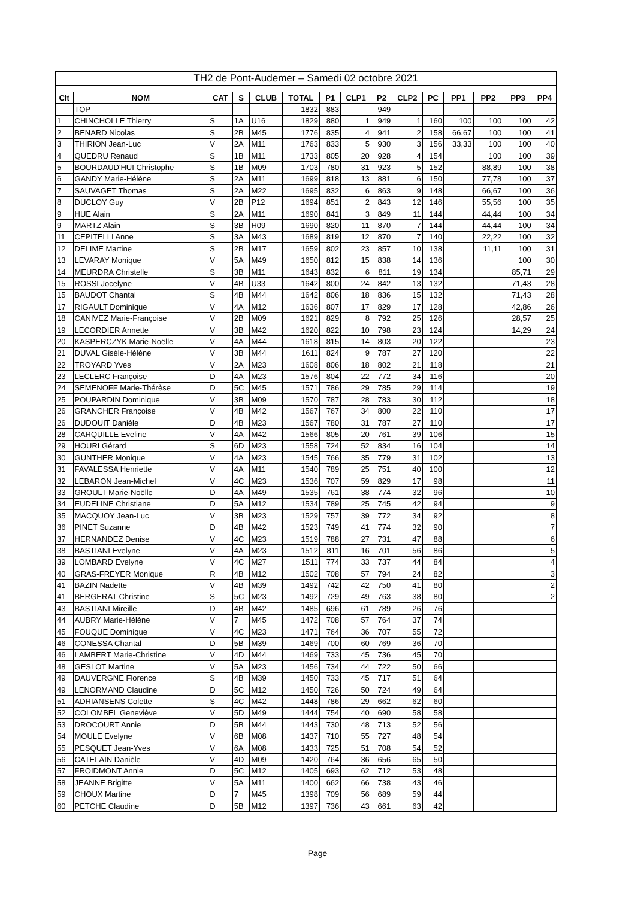| TH2 de Pont-Audemer – Samedi 02 octobre 2021 | | | | | | | | | | | | | | |
| Clt | NOM | CAT | S | CLUB | TOTAL | P1 | CLP1 | P2 | CLP2 | PC | PP1 | PP2 | PP3 | PP4 |
| | TOP | | | | 1832 | 883 | | 949 | | | | | | |
| 1 | CHINCHOLLE Thierry | S | 1A | U16 | 1829 | 880 | 1 | 949 | 1 | 160 | 100 | 100 | 100 | 42 |
| 2 | BENARD Nicolas | S | 2B | M45 | 1776 | 835 | 4 | 941 | 2 | 158 | 66,67 | 100 | 100 | 41 |
| 3 | THIRION Jean-Luc | V | 2A | M11 | 1763 | 833 | 5 | 930 | 3 | 156 | 33,33 | 100 | 100 | 40 |
| 4 | QUEDRU Renaud | S | 1B | M11 | 1733 | 805 | 20 | 928 | 4 | 154 | | 100 | 100 | 39 |
| 5 | BOURDAUD'HUI Christophe | S | 1B | M09 | 1703 | 780 | 31 | 923 | 5 | 152 | | 88,89 | 100 | 38 |
| 6 | GANDY Marie-Hélène | S | 2A | M11 | 1699 | 818 | 13 | 881 | 6 | 150 | | 77,78 | 100 | 37 |
| 7 | SAUVAGET Thomas | S | 2A | M22 | 1695 | 832 | 6 | 863 | 9 | 148 | | 66,67 | 100 | 36 |
| 8 | DUCLOY Guy | V | 2B | P12 | 1694 | 851 | 2 | 843 | 12 | 146 | | 55,56 | 100 | 35 |
| 9 | HUE Alain | S | 2A | M11 | 1690 | 841 | 3 | 849 | 11 | 144 | | 44,44 | 100 | 34 |
| 9 | MARTZ Alain | S | 3B | H09 | 1690 | 820 | 11 | 870 | 7 | 144 | | 44,44 | 100 | 34 |
| 11 | CEPITELLI Anne | S | 3A | M43 | 1689 | 819 | 12 | 870 | 7 | 140 | | 22,22 | 100 | 32 |
| 12 | DELIME Martine | S | 2B | M17 | 1659 | 802 | 23 | 857 | 10 | 138 | | 11,11 | 100 | 31 |
| 13 | LEVARAY Monique | V | 5A | M49 | 1650 | 812 | 15 | 838 | 14 | 136 | | | 100 | 30 |
| 14 | MEURDRA Christelle | S | 3B | M11 | 1643 | 832 | 6 | 811 | 19 | 134 | | | 85,71 | 29 |
| 15 | ROSSI Jocelyne | V | 4B | U33 | 1642 | 800 | 24 | 842 | 13 | 132 | | | 71,43 | 28 |
| 15 | BAUDOT Chantal | S | 4B | M44 | 1642 | 806 | 18 | 836 | 15 | 132 | | | 71,43 | 28 |
| 17 | RIGAULT Dominique | V | 4A | M12 | 1636 | 807 | 17 | 829 | 17 | 128 | | | 42,86 | 26 |
| 18 | CANIVEZ Marie-Françoise | V | 2B | M09 | 1621 | 829 | 8 | 792 | 25 | 126 | | | 28,57 | 25 |
| 19 | LECORDIER Annette | V | 3B | M42 | 1620 | 822 | 10 | 798 | 23 | 124 | | | 14,29 | 24 |
| 20 | KASPERCZYK Marie-Noëlle | V | 4A | M44 | 1618 | 815 | 14 | 803 | 20 | 122 | | | | 23 |
| 21 | DUVAL Gisèle-Hélène | V | 3B | M44 | 1611 | 824 | 9 | 787 | 27 | 120 | | | | 22 |
| 22 | TROYARD Yves | V | 2A | M23 | 1608 | 806 | 18 | 802 | 21 | 118 | | | | 21 |
| 23 | LECLERC Françoise | D | 4A | M23 | 1576 | 804 | 22 | 772 | 34 | 116 | | | | 20 |
| 24 | SEMENOFF Marie-Thérèse | D | 5C | M45 | 1571 | 786 | 29 | 785 | 29 | 114 | | | | 19 |
| 25 | POUPARDIN Dominique | V | 3B | M09 | 1570 | 787 | 28 | 783 | 30 | 112 | | | | 18 |
| 26 | GRANCHER Françoise | V | 4B | M42 | 1567 | 767 | 34 | 800 | 22 | 110 | | | | 17 |
| 26 | DUDOUIT Danièle | D | 4B | M23 | 1567 | 780 | 31 | 787 | 27 | 110 | | | | 17 |
| 28 | CARQUILLE Eveline | V | 4A | M42 | 1566 | 805 | 20 | 761 | 39 | 106 | | | | 15 |
| 29 | HOURI Gérard | S | 6D | M23 | 1558 | 724 | 52 | 834 | 16 | 104 | | | | 14 |
| 30 | GUNTHER Monique | V | 4A | M23 | 1545 | 766 | 35 | 779 | 31 | 102 | | | | 13 |
| 31 | FAVALESSA Henriette | V | 4A | M11 | 1540 | 789 | 25 | 751 | 40 | 100 | | | | 12 |
| 32 | LEBARON Jean-Michel | V | 4C | M23 | 1536 | 707 | 59 | 829 | 17 | 98 | | | | 11 |
| 33 | GROULT Marie-Noëlle | D | 4A | M49 | 1535 | 761 | 38 | 774 | 32 | 96 | | | | 10 |
| 34 | EUDELINE Christiane | D | 5A | M12 | 1534 | 789 | 25 | 745 | 42 | 94 | | | | 9 |
| 35 | MACQUOY Jean-Luc | V | 3B | M23 | 1529 | 757 | 39 | 772 | 34 | 92 | | | | 8 |
| 36 | PINET Suzanne | D | 4B | M42 | 1523 | 749 | 41 | 774 | 32 | 90 | | | | 7 |
| 37 | HERNANDEZ Denise | V | 4C | M23 | 1519 | 788 | 27 | 731 | 47 | 88 | | | | 6 |
| 38 | BASTIANI Evelyne | V | 4A | M23 | 1512 | 811 | 16 | 701 | 56 | 86 | | | | 5 |
| 39 | LOMBARD Evelyne | V | 4C | M27 | 1511 | 774 | 33 | 737 | 44 | 84 | | | | 4 |
| 40 | GRAS-FREYER Monique | R | 4B | M12 | 1502 | 708 | 57 | 794 | 24 | 82 | | | | 3 |
| 41 | BAZIN Nadette | V | 4B | M39 | 1492 | 742 | 42 | 750 | 41 | 80 | | | | 2 |
| 41 | BERGERAT Christine | S | 5C | M23 | 1492 | 729 | 49 | 763 | 38 | 80 | | | | 2 |
| 43 | BASTIANI Mireille | D | 4B | M42 | 1485 | 696 | 61 | 789 | 26 | 76 | | | | |
| 44 | AUBRY Marie-Hélène | V | 7 | M45 | 1472 | 708 | 57 | 764 | 37 | 74 | | | | |
| 45 | FOUQUE Dominique | V | 4C | M23 | 1471 | 764 | 36 | 707 | 55 | 72 | | | | |
| 46 | CONESSA Chantal | D | 5B | M39 | 1469 | 700 | 60 | 769 | 36 | 70 | | | | |
| 46 | LAMBERT Marie-Christine | V | 4D | M44 | 1469 | 733 | 45 | 736 | 45 | 70 | | | | |
| 48 | GESLOT Martine | V | 5A | M23 | 1456 | 734 | 44 | 722 | 50 | 66 | | | | |
| 49 | DAUVERGNE Florence | S | 4B | M39 | 1450 | 733 | 45 | 717 | 51 | 64 | | | | |
| 49 | LENORMAND Claudine | D | 5C | M12 | 1450 | 726 | 50 | 724 | 49 | 64 | | | | |
| 51 | ADRIANSENS Colette | S | 4C | M42 | 1448 | 786 | 29 | 662 | 62 | 60 | | | | |
| 52 | COLOMBEL Geneviève | V | 5D | M49 | 1444 | 754 | 40 | 690 | 58 | 58 | | | | |
| 53 | DROCOURT Annie | D | 5B | M44 | 1443 | 730 | 48 | 713 | 52 | 56 | | | | |
| 54 | MOULE Evelyne | V | 6B | M08 | 1437 | 710 | 55 | 727 | 48 | 54 | | | | |
| 55 | PESQUET Jean-Yves | V | 6A | M08 | 1433 | 725 | 51 | 708 | 54 | 52 | | | | |
| 56 | CATELAIN Danièle | V | 4D | M09 | 1420 | 764 | 36 | 656 | 65 | 50 | | | | |
| 57 | FROIDMONT Annie | D | 5C | M12 | 1405 | 693 | 62 | 712 | 53 | 48 | | | | |
| 58 | JEANNE Brigitte | V | 5A | M11 | 1400 | 662 | 66 | 738 | 43 | 46 | | | | |
| 59 | CHOUX Martine | D | 7 | M45 | 1398 | 709 | 56 | 689 | 59 | 44 | | | | |
| 60 | PETCHE Claudine | D | 5B | M12 | 1397 | 736 | 43 | 661 | 63 | 42 | | | | |
Page